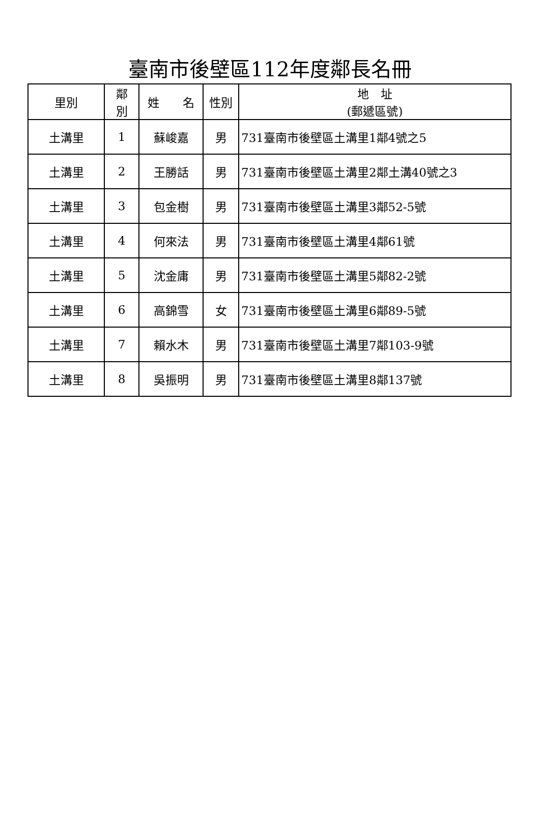臺南市後壁區112年度鄰長名冊
| 里別 | 鄰 別 | 姓 名 | 性別 | 地 址 (郵遞區號) |
| --- | --- | --- | --- | --- |
| 土溝里 | 1 | 蘇峻嘉 | 男 | 731臺南市後壁區土溝里1鄰4號之5 |
| 土溝里 | 2 | 王勝話 | 男 | 731臺南市後壁區土溝里2鄰土溝40號之3 |
| 土溝里 | 3 | 包金樹 | 男 | 731臺南市後壁區土溝里3鄰52-5號 |
| 土溝里 | 4 | 何來法 | 男 | 731臺南市後壁區土溝里4鄰61號 |
| 土溝里 | 5 | 沈金庸 | 男 | 731臺南市後壁區土溝里5鄰82-2號 |
| 土溝里 | 6 | 高錦雪 | 女 | 731臺南市後壁區土溝里6鄰89-5號 |
| 土溝里 | 7 | 賴水木 | 男 | 731臺南市後壁區土溝里7鄰103-9號 |
| 土溝里 | 8 | 吳振明 | 男 | 731臺南市後壁區土溝里8鄰137號 |